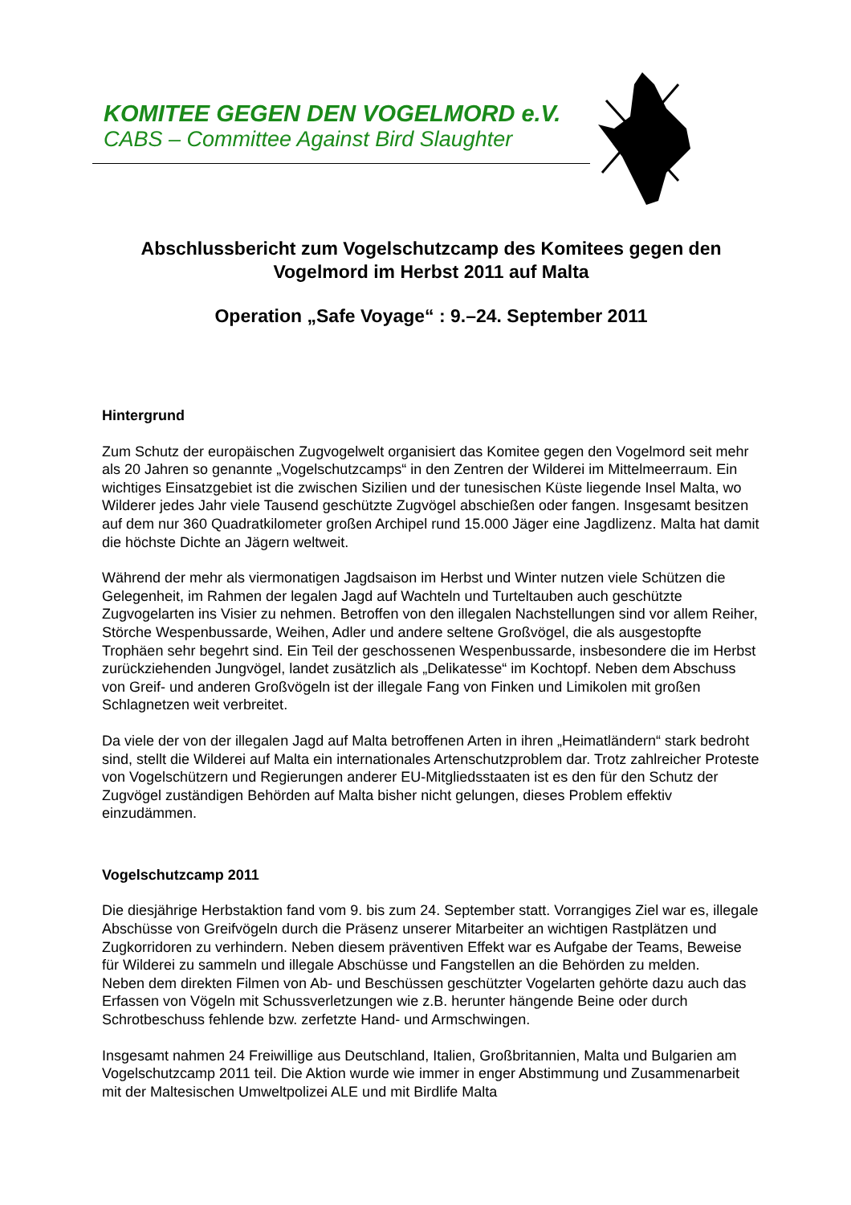KOMITEE GEGEN DEN VOGELMORD e.V.
CABS – Committee Against Bird Slaughter
Abschlussbericht zum Vogelschutzcamp des Komitees gegen den Vogelmord im Herbst 2011 auf Malta
Operation „Safe Voyage“ : 9.–24. September 2011
Hintergrund
Zum Schutz der europäischen Zugvogelwelt organisiert das Komitee gegen den Vogelmord seit mehr als 20 Jahren so genannte „Vogelschutzcamps“ in den Zentren der Wilderei im Mittelmeerraum. Ein wichtiges Einsatzgebiet ist die zwischen Sizilien und der tunesischen Küste liegende Insel Malta, wo Wilderer jedes Jahr viele Tausend geschützte Zugvögel abschießen oder fangen. Insgesamt besitzen auf dem nur 360 Quadratkilometer großen Archipel rund 15.000 Jäger eine Jagdlizenz. Malta hat damit die höchste Dichte an Jägern weltweit.
Während der mehr als viermonatigen Jagdsaison im Herbst und Winter nutzen viele Schützen die Gelegenheit, im Rahmen der legalen Jagd auf Wachteln und Turteltauben auch geschützte Zugvogelarten ins Visier zu nehmen. Betroffen von den illegalen Nachstellungen sind vor allem Reiher, Störche Wespenbussarde, Weihen, Adler und andere seltene Großvögel, die als ausgestopfte Trophäen sehr begehrt sind. Ein Teil der geschossenen Wespenbussarde, insbesondere die im Herbst zurückziehenden Jungvögel, landet zusätzlich als „Delikatesse“ im Kochtopf. Neben dem Abschuss von Greif- und anderen Großvögeln ist der illegale Fang von Finken und Limikolen mit großen Schlagnetzen weit verbreitet.
Da viele der von der illegalen Jagd auf Malta betroffenen Arten in ihren „Heimatländern“ stark bedroht sind, stellt die Wilderei auf Malta ein internationales Artenschutzproblem dar. Trotz zahlreicher Proteste von Vogelschützern und Regierungen anderer EU-Mitgliedsstaaten ist es den für den Schutz der Zugvögel zuständigen Behörden auf Malta bisher nicht gelungen, dieses Problem effektiv einzudämmen.
Vogelschutzcamp 2011
Die diesjährige Herbstaktion fand vom 9. bis zum 24. September statt. Vorrangiges Ziel war es, illegale Abschüsse von Greifvögeln durch die Präsenz unserer Mitarbeiter an wichtigen Rastplätzen und Zugkorridoren zu verhindern. Neben diesem präventiven Effekt war es Aufgabe der Teams, Beweise für Wilderei zu sammeln und illegale Abschüsse und Fangstellen an die Behörden zu melden.
Neben dem direkten Filmen von Ab- und Beschüssen geschützter Vogelarten gehörte dazu auch das Erfassen von Vögeln mit Schussverletzungen wie z.B. herunter hängende Beine oder durch Schrotbeschuss fehlende bzw. zerfetzte Hand- und Armschwingen.
Insgesamt nahmen 24 Freiwillige aus Deutschland, Italien, Großbritannien, Malta und Bulgarien am Vogelschutzcamp 2011 teil. Die Aktion wurde wie immer in enger Abstimmung und Zusammenarbeit mit der Maltesischen Umweltpolizei ALE und mit Birdlife Malta